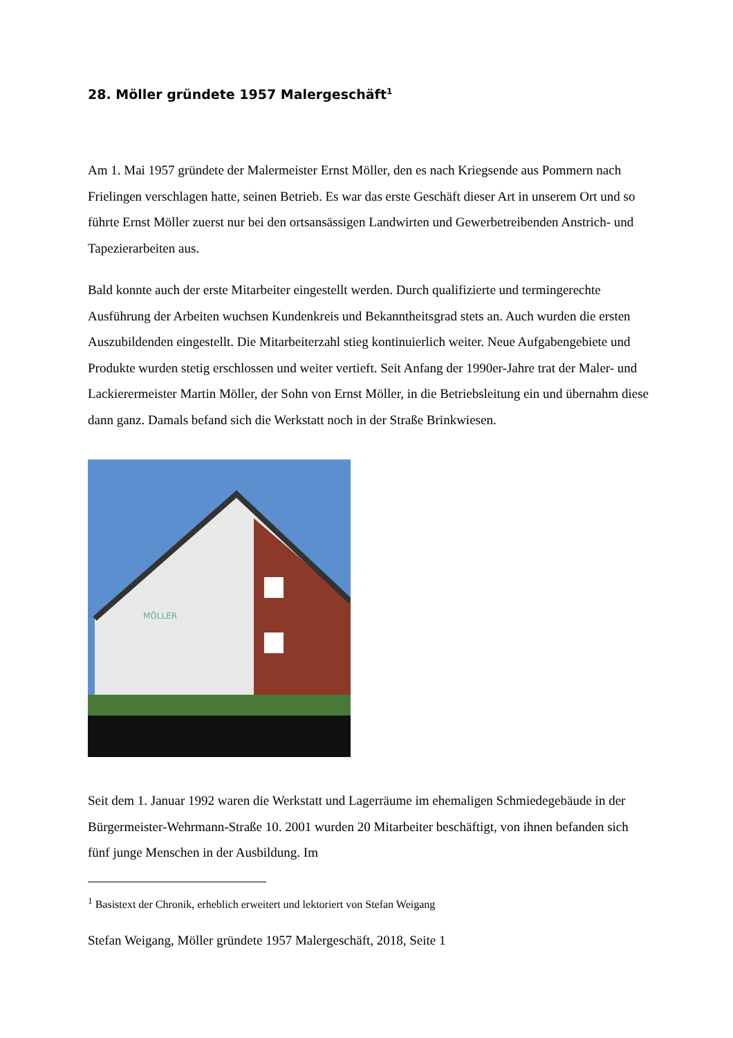28. Möller gründete 1957 Malergeschäft<sup>1</sup>
Am 1. Mai 1957 gründete der Malermeister Ernst Möller, den es nach Kriegsende aus Pommern nach Frielingen verschlagen hatte, seinen Betrieb. Es war das erste Geschäft dieser Art in unserem Ort und so führte Ernst Möller zuerst nur bei den ortsansässigen Landwirten und Gewerbetreibenden Anstrich- und Tapezierarbeiten aus.
Bald konnte auch der erste Mitarbeiter eingestellt werden. Durch qualifizierte und termingerechte Ausführung der Arbeiten wuchsen Kundenkreis und Bekanntheitsgrad stets an. Auch wurden die ersten Auszubildenden eingestellt. Die Mitarbeiterzahl stieg kontinuierlich weiter. Neue Aufgabengebiete und Produkte wurden stetig erschlossen und weiter vertieft. Seit Anfang der 1990er-Jahre trat der Maler- und Lackierermeister Martin Möller, der Sohn von Ernst Möller, in die Betriebsleitung ein und übernahm diese dann ganz. Damals befand sich die Werkstatt noch in der Straße Brinkwiesen.
MÖLLER
Seit dem 1. Januar 1992 waren die Werkstatt und Lagerräume im ehemaligen Schmiedegebäude in der Bürgermeister-Wehrmann-Straße 10. 2001 wurden 20 Mitarbeiter beschäftigt, von ihnen befanden sich fünf junge Menschen in der Ausbildung. Im
<sup>1</sup> Basistext der Chronik, erheblich erweitert und lektoriert von Stefan Weigang
Stefan Weigang, Möller gründete 1957 Malergeschäft, 2018, Seite 1